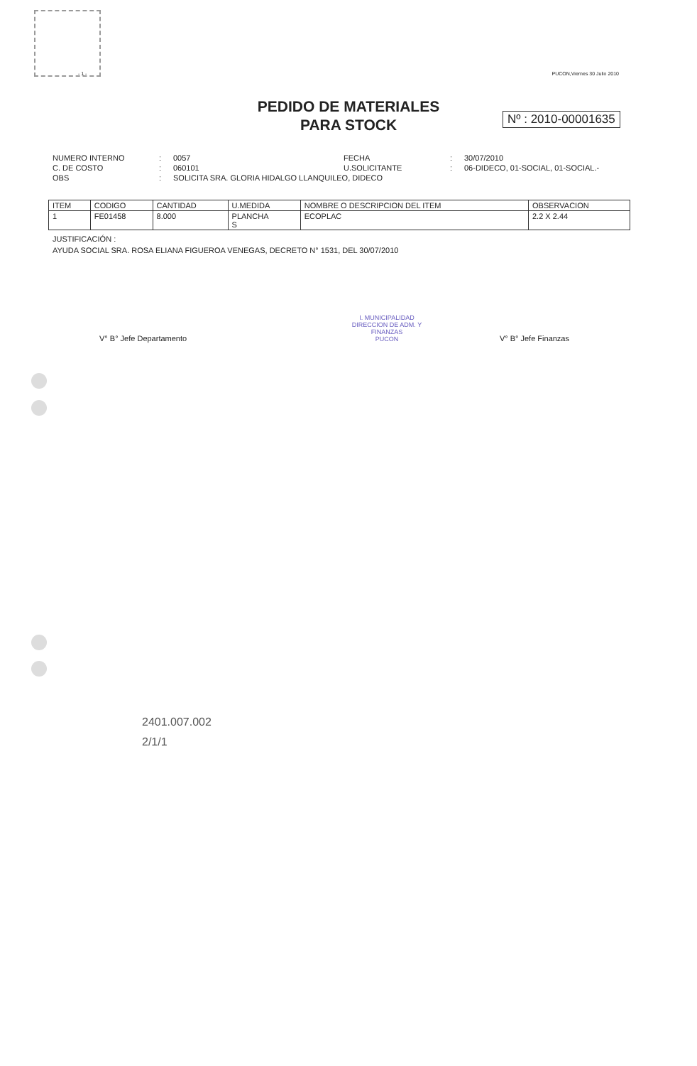- 1 - PUCON,Viernes 30 Julio 2010
PEDIDO DE MATERIALES
PARA STOCK
Nº : 2010-00001635
NUMERO INTERNO: 0057 FECHA: 30/07/2010 C. DE COSTO: 060101 U.SOLICITANTE: 06-DIDECO, 01-SOCIAL, 01-SOCIAL.- OBS: SOLICITA SRA. GLORIA HIDALGO LLANQUILEO, DIDECO
| ITEM | CODIGO | CANTIDAD | U.MEDIDA | NOMBRE O DESCRIPCION DEL ITEM | OBSERVACION |
| --- | --- | --- | --- | --- | --- |
| 1 | FE01458 | 8.000 | PLANCHA S | ECOPLAC | 2.2 X 2.44 |
JUSTIFICACIÓN :
AYUDA SOCIAL SRA. ROSA ELIANA FIGUEROA VENEGAS, DECRETO N° 1531, DEL 30/07/2010
V° B° Jefe Departamento V° B° Jefe Finanzas
I. MUNICIPALIDAD
DIRECCION DE ADM. Y FINANZAS
PUCON
2401.007.002
2/1/1